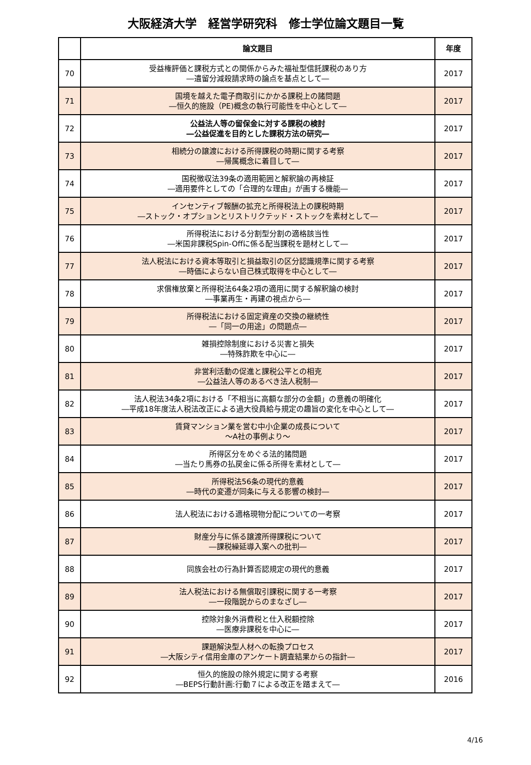大阪経済大学　経営学研究科　修士学位論文題目一覧
| | 論文題目 | 年度 |
| --- | --- | --- |
| 70 | 受益権評価と課税方式との関係からみた福祉型信託課税のあり方 ―遺留分減殺請求時の論点を基点として― | 2017 |
| 71 | 国境を越えた電子商取引にかかる課税上の諸問題 ―恒久的施設（PE)概念の執行可能性を中心として― | 2017 |
| 72 | 公益法人等の留保金に対する課税の検討 ―公益促進を目的とした課税方法の研究― | 2017 |
| 73 | 相続分の譲渡における所得課税の時期に関する考察 ―帰属概念に着目して― | 2017 |
| 74 | 国税徴収法39条の適用範囲と解釈論の再検証 ―適用要件としての「合理的な理由」が画する機能― | 2017 |
| 75 | インセンティブ報酬の拡充と所得税法上の課税時期 ―ストック・オプションとリストリクテッド・ストックを素材として― | 2017 |
| 76 | 所得税法における分割型分割の適格該当性 ―米国非課税Spin-Offに係る配当課税を題材として― | 2017 |
| 77 | 法人税法における資本等取引と損益取引の区分認識規準に関する考察 ―時価によらない自己株式取得を中心として― | 2017 |
| 78 | 求償権放棄と所得税法64条2項の適用に関する解釈論の検討 ―事業再生・再建の視点から― | 2017 |
| 79 | 所得税法における固定資産の交換の継続性 ―「同一の用途」の問題点― | 2017 |
| 80 | 雑損控除制度における災害と損失 ―特殊詐欺を中心に― | 2017 |
| 81 | 非営利活動の促進と課税公平との相克 ―公益法人等のあるべき法人税制― | 2017 |
| 82 | 法人税法34条2項における「不相当に高額な部分の金額」の意義の明確化 ―平成18年度法人税法改正による過大役員給与規定の趣旨の変化を中心として― | 2017 |
| 83 | 賃貸マンション業を営む中小企業の成長について ～A社の事例より～ | 2017 |
| 84 | 所得区分をめぐる法的諸問題 ―当たり馬券の払戻金に係る所得を素材として― | 2017 |
| 85 | 所得税法56条の現代的意義 ―時代の変遷が同条に与える影響の検討― | 2017 |
| 86 | 法人税法における適格現物分配についての一考察 | 2017 |
| 87 | 財産分与に係る譲渡所得課税について ―課税繰延導入案への批判― | 2017 |
| 88 | 同族会社の行為計算否認規定の現代的意義 | 2017 |
| 89 | 法人税法における無償取引課税に関する一考察 ―一段階説からのまなざし― | 2017 |
| 90 | 控除対象外消費税と仕入税額控除 ―医療非課税を中心に― | 2017 |
| 91 | 課題解決型人材への転換プロセス ―大阪シティ信用金庫のアンケート調査結果からの指針― | 2017 |
| 92 | 恒久的施設の除外規定に関する考察 ―BEPS行動計画:行動７による改正を踏まえて― | 2016 |
4/16